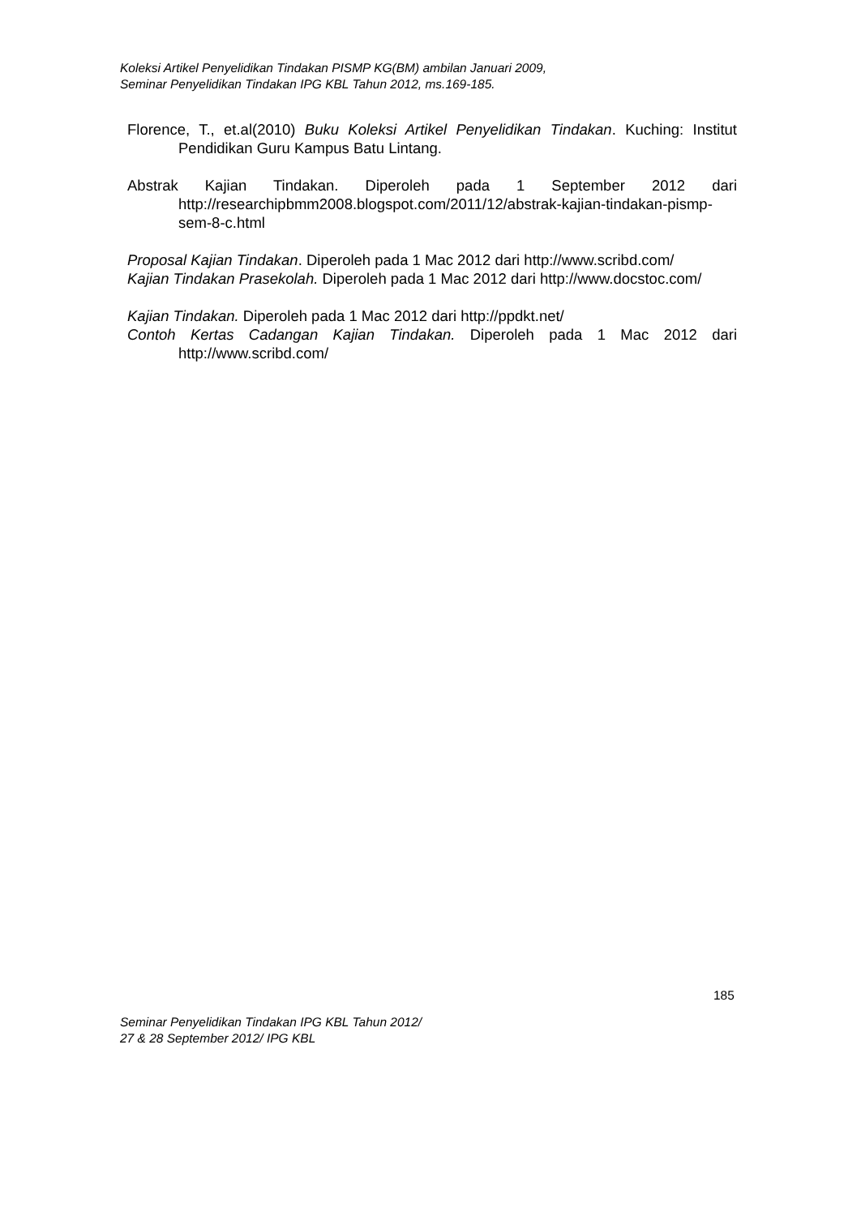Koleksi Artikel Penyelidikan Tindakan PISMP KG(BM) ambilan Januari 2009,
Seminar Penyelidikan Tindakan IPG KBL Tahun 2012, ms.169-185.
Florence, T., et.al(2010) Buku Koleksi Artikel Penyelidikan Tindakan. Kuching: Institut Pendidikan Guru Kampus Batu Lintang.
Abstrak Kajian Tindakan. Diperoleh pada 1 September 2012 dari http://researchipbmm2008.blogspot.com/2011/12/abstrak-kajian-tindakan-pismp-sem-8-c.html
Proposal Kajian Tindakan. Diperoleh pada 1 Mac 2012 dari http://www.scribd.com/
Kajian Tindakan Prasekolah. Diperoleh pada 1 Mac 2012 dari http://www.docstoc.com/
Kajian Tindakan. Diperoleh pada 1 Mac 2012 dari http://ppdkt.net/
Contoh Kertas Cadangan Kajian Tindakan. Diperoleh pada 1 Mac 2012 dari http://www.scribd.com/
185
Seminar Penyelidikan Tindakan IPG KBL Tahun 2012/
27 & 28 September 2012/ IPG KBL